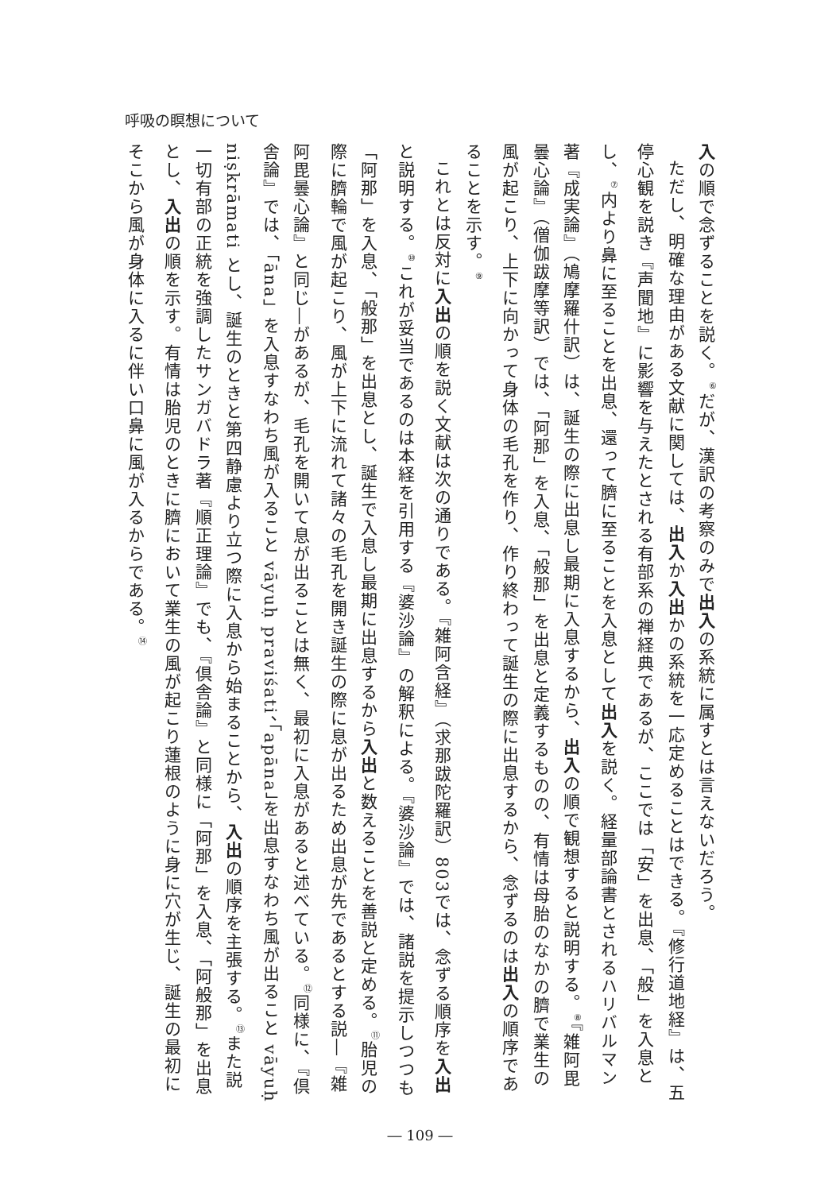呼吸の瞑想について
入の順で念ずることを説く。<sup>⑥</sup>だが、漢訳の考察のみで出入の系統に属すとは言えないだろう。
ただし、明確な理由がある文献に関しては、出入か入出かの系統を一応定めることはできる。『修行道地経』は、五停心観を説き『声聞地』に影響を与えたとされる有部系の禅経典であるが、ここでは「安」を出息、「般」を入息とし、<sup>⑦</sup>内より鼻に至ることを出息、還って臍に至ることを入息として出入を説く。経量部論書とされるハリバルマン著『成実論』（鳩摩羅什訳）は、誕生の際に出息し最期に入息するから、出入の順で観想すると説明する。<sup>⑧</sup>『雑阿毘曇心論』（僧伽跋摩等訳）では、「阿那」を入息、「般那」を出息と定義するものの、有情は母胎のなかの臍で業生の風が起こり、上下に向かって身体の毛孔を作り、作り終わって誕生の際に出息するから、念ずるのは出入の順序であることを示す。<sup>⑨</sup>
これとは反対に入出の順を説く文献は次の通りである。『雑阿含経』（求那跋陀羅訳）803では、念ずる順序を入出と説明する。<sup>⑩</sup>これが妥当であるのは本経を引用する『婆沙論』の解釈による。『婆沙論』では、諸説を提示しつつも「阿那」を入息、「般那」を出息とし、誕生で入息し最期に出息するから入出と数えることを善説と定める。<sup>⑪</sup>胎児の際に臍輪で風が起こり、風が上下に流れて諸々の毛孔を開き誕生の際に息が出るため出息が先であるとする説―『雑阿毘曇心論』と同じ―があるが、毛孔を開いて息が出ることは無く、最初に入息があると述べている。<sup>⑫</sup>同様に、『倶舎論』では、「āna」を入息すなわち風が入ること vāyuḥ praviśati、「apāna」を出息すなわち風が出ること vāyuḥ niṣkrāmati とし、誕生のときと第四静慮より立つ際に入息から始まることから、入出の順序を主張する。<sup>⑬</sup>また説一切有部の正統を強調したサンガバドラ著『順正理論』でも、『倶舎論』と同様に「阿那」を入息、「阿般那」を出息とし、入出の順を示す。有情は胎児のときに臍において業生の風が起こり蓮根のように身に穴が生じ、誕生の最初にそこから風が身体に入るに伴い口鼻に風が入るからである。<sup>⑭</sup>
― 109 ―